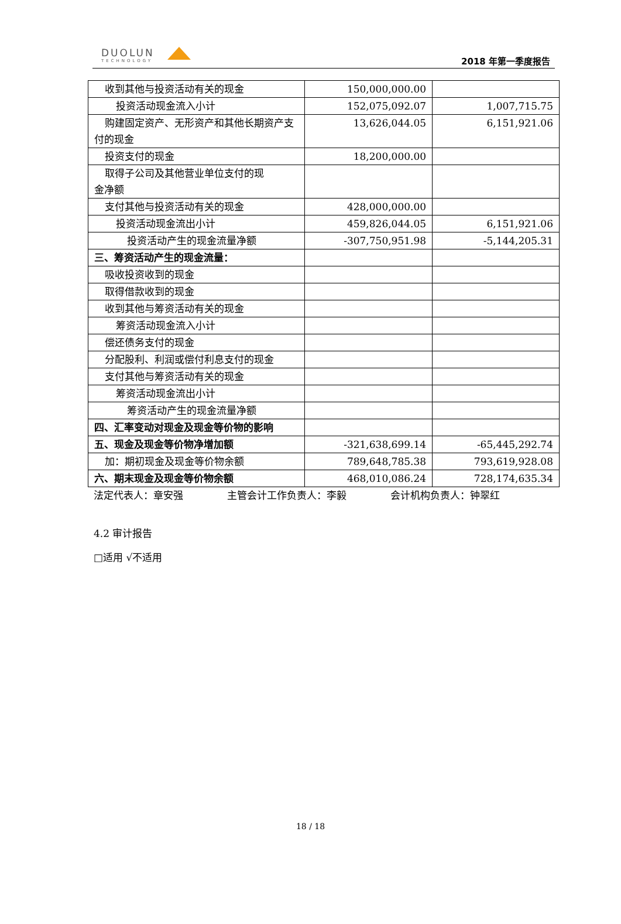DUOLUN
TECHNOLOGY
2018 年第一季度报告
| 收到其他与投资活动有关的现金 | 150,000,000.00 | |
| 投资活动现金流入小计 | 152,075,092.07 | 1,007,715.75 |
| 购建固定资产、无形资产和其他长期资 产支付的现金 | 13,626,044.05 | 6,151,921.06 |
| 投资支付的现金 | 18,200,000.00 | |
| 取得子公司及其他营业单位支付的现 金净额 | | |
| 支付其他与投资活动有关的现金 | 428,000,000.00 | |
| 投资活动现金流出小计 | 459,826,044.05 | 6,151,921.06 |
| 投资活动产生的现金流量净额 | -307,750,951.98 | -5,144,205.31 |
| 三、筹资活动产生的现金流量： | | |
| 吸收投资收到的现金 | | |
| 取得借款收到的现金 | | |
| 收到其他与筹资活动有关的现金 | | |
| 筹资活动现金流入小计 | | |
| 偿还债务支付的现金 | | |
| 分配股利、利润或偿付利息支付的现金 | | |
| 支付其他与筹资活动有关的现金 | | |
| 筹资活动现金流出小计 | | |
| 筹资活动产生的现金流量净额 | | |
| 四、汇率变动对现金及现金等价物的影响 | | |
| 五、现金及现金等价物净增加额 | -321,638,699.14 | -65,445,292.74 |
| 加：期初现金及现金等价物余额 | 789,648,785.38 | 793,619,928.08 |
| 六、期末现金及现金等价物余额 | 468,010,086.24 | 728,174,635.34 |
法定代表人：章安强 主管会计工作负责人：李毅 会计机构负责人：钟翠红
4.2 审计报告
□适用 √不适用
18 / 18